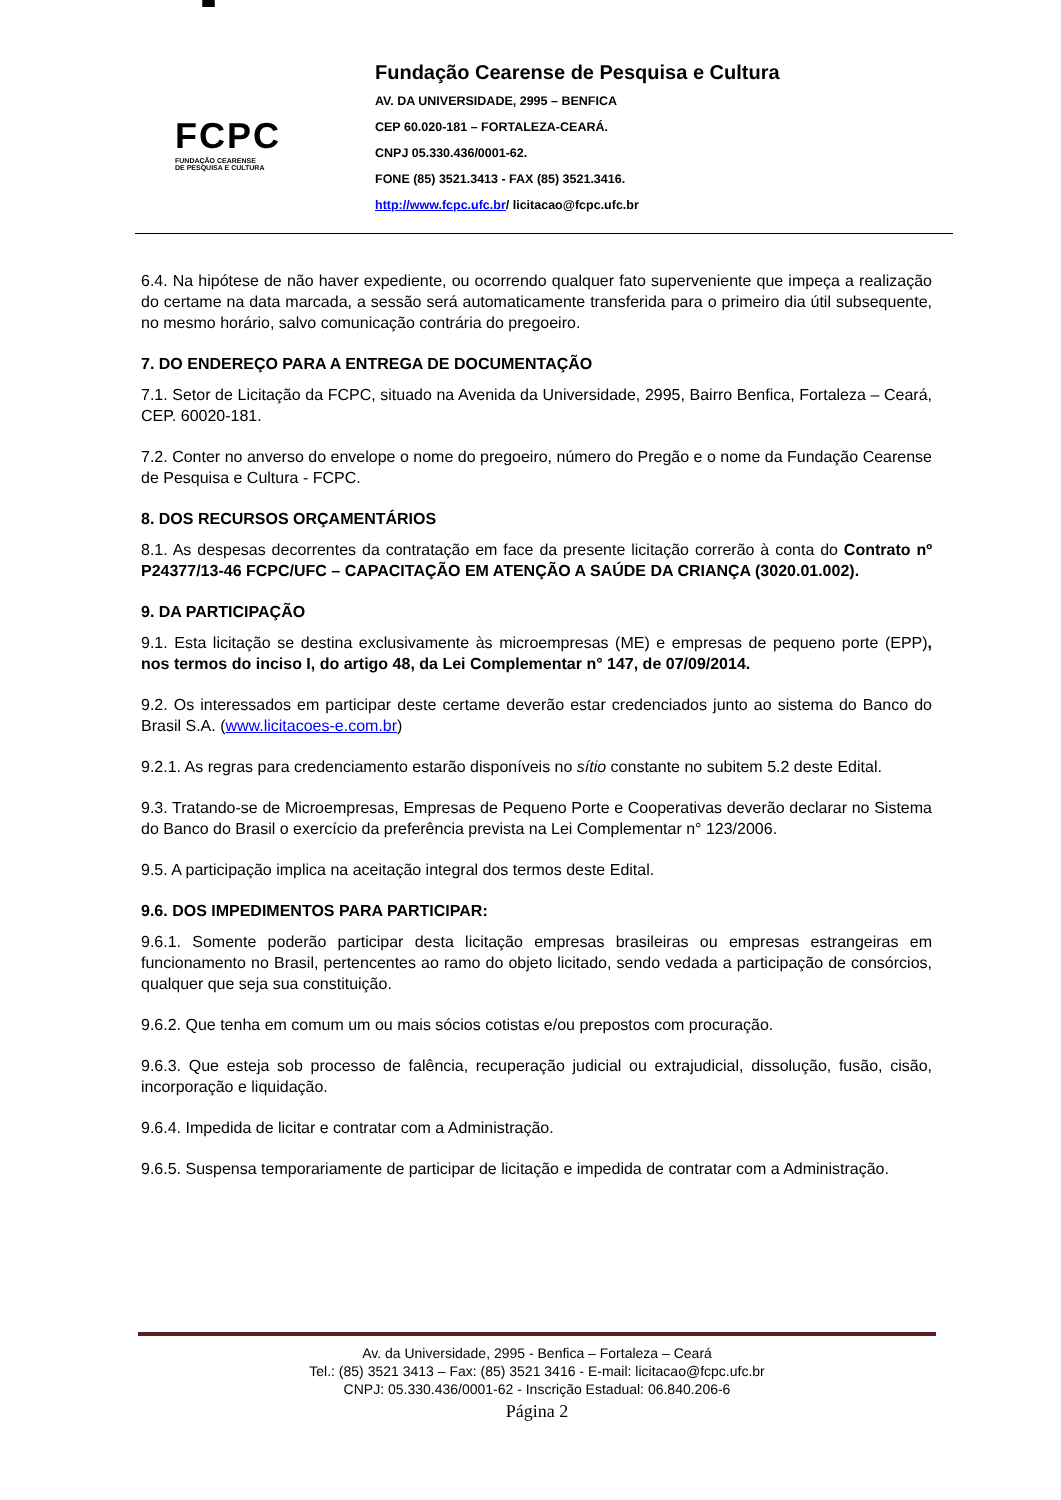✱
FCPC
FUNDAÇÃO CEARENSE
DE PESQUISA E CULTURA
Fundação Cearense de Pesquisa e Cultura
AV. DA UNIVERSIDADE, 2995 – BENFICA
CEP 60.020-181 – FORTALEZA-CEARÁ.
CNPJ 05.330.436/0001-62.
FONE (85) 3521.3413 - FAX (85) 3521.3416.
http://www.fcpc.ufc.br/ licitacao@fcpc.ufc.br
6.4. Na hipótese de não haver expediente, ou ocorrendo qualquer fato superveniente que impeça a realização do certame na data marcada, a sessão será automaticamente transferida para o primeiro dia útil subsequente, no mesmo horário, salvo comunicação contrária do pregoeiro.
7. DO ENDEREÇO PARA A ENTREGA DE DOCUMENTAÇÃO
7.1. Setor de Licitação da FCPC, situado na Avenida da Universidade, 2995, Bairro Benfica, Fortaleza – Ceará, CEP. 60020-181.
7.2. Conter no anverso do envelope o nome do pregoeiro, número do Pregão e o nome da Fundação Cearense de Pesquisa e Cultura - FCPC.
8. DOS RECURSOS ORÇAMENTÁRIOS
8.1. As despesas decorrentes da contratação em face da presente licitação correrão à conta do Contrato nº P24377/13-46 FCPC/UFC – CAPACITAÇÃO EM ATENÇÃO A SAÚDE DA CRIANÇA (3020.01.002).
9. DA PARTICIPAÇÃO
9.1. Esta licitação se destina exclusivamente às microempresas (ME) e empresas de pequeno porte (EPP), nos termos do inciso I, do artigo 48, da Lei Complementar n° 147, de 07/09/2014.
9.2. Os interessados em participar deste certame deverão estar credenciados junto ao sistema do Banco do Brasil S.A. (www.licitacoes-e.com.br)
9.2.1. As regras para credenciamento estarão disponíveis no sítio constante no subitem 5.2 deste Edital.
9.3. Tratando-se de Microempresas, Empresas de Pequeno Porte e Cooperativas deverão declarar no Sistema do Banco do Brasil o exercício da preferência prevista na Lei Complementar n° 123/2006.
9.5. A participação implica na aceitação integral dos termos deste Edital.
9.6. DOS IMPEDIMENTOS PARA PARTICIPAR:
9.6.1. Somente poderão participar desta licitação empresas brasileiras ou empresas estrangeiras em funcionamento no Brasil, pertencentes ao ramo do objeto licitado, sendo vedada a participação de consórcios, qualquer que seja sua constituição.
9.6.2. Que tenha em comum um ou mais sócios cotistas e/ou prepostos com procuração.
9.6.3. Que esteja sob processo de falência, recuperação judicial ou extrajudicial, dissolução, fusão, cisão, incorporação e liquidação.
9.6.4. Impedida de licitar e contratar com a Administração.
9.6.5. Suspensa temporariamente de participar de licitação e impedida de contratar com a Administração.
Av. da Universidade, 2995 - Benfica – Fortaleza – Ceará
Tel.: (85) 3521 3413 – Fax: (85) 3521 3416 - E-mail: licitacao@fcpc.ufc.br
CNPJ: 05.330.436/0001-62 - Inscrição Estadual: 06.840.206-6
Página 2